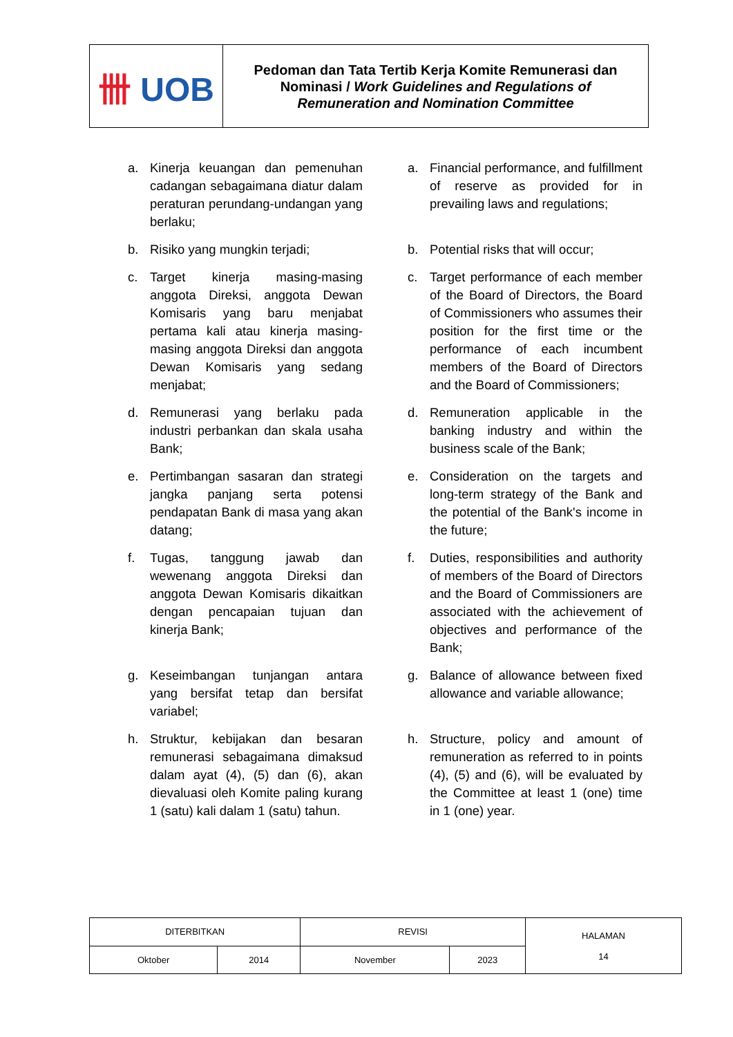| 卌 UOB | Pedoman dan Tata Tertib Kerja Komite Remunerasi dan Nominasi / Work Guidelines and Regulations of Remuneration and Nomination Committee |
a. Kinerja keuangan dan pemenuhan cadangan sebagaimana diatur dalam peraturan perundang-undangan yang berlaku;
a. Financial performance, and fulfillment of reserve as provided for in prevailing laws and regulations;
b. Risiko yang mungkin terjadi;
b. Potential risks that will occur;
c. Target kinerja masing-masing anggota Direksi, anggota Dewan Komisaris yang baru menjabat pertama kali atau kinerja masing-masing anggota Direksi dan anggota Dewan Komisaris yang sedang menjabat;
c. Target performance of each member of the Board of Directors, the Board of Commissioners who assumes their position for the first time or the performance of each incumbent members of the Board of Directors and the Board of Commissioners;
d. Remunerasi yang berlaku pada industri perbankan dan skala usaha Bank;
d. Remuneration applicable in the banking industry and within the business scale of the Bank;
e. Pertimbangan sasaran dan strategi jangka panjang serta potensi pendapatan Bank di masa yang akan datang;
e. Consideration on the targets and long-term strategy of the Bank and the potential of the Bank's income in the future;
f. Tugas, tanggung jawab dan wewenang anggota Direksi dan anggota Dewan Komisaris dikaitkan dengan pencapaian tujuan dan kinerja Bank;
f. Duties, responsibilities and authority of members of the Board of Directors and the Board of Commissioners are associated with the achievement of objectives and performance of the Bank;
g. Keseimbangan tunjangan antara yang bersifat tetap dan bersifat variabel;
g. Balance of allowance between fixed allowance and variable allowance;
h. Struktur, kebijakan dan besaran remunerasi sebagaimana dimaksud dalam ayat (4), (5) dan (6), akan dievaluasi oleh Komite paling kurang 1 (satu) kali dalam 1 (satu) tahun.
h. Structure, policy and amount of remuneration as referred to in points (4), (5) and (6), will be evaluated by the Committee at least 1 (one) time in 1 (one) year.
| DITERBITKAN | | REVISI | | HALAMAN 14 |
| Oktober | 2014 | November | 2023 | |